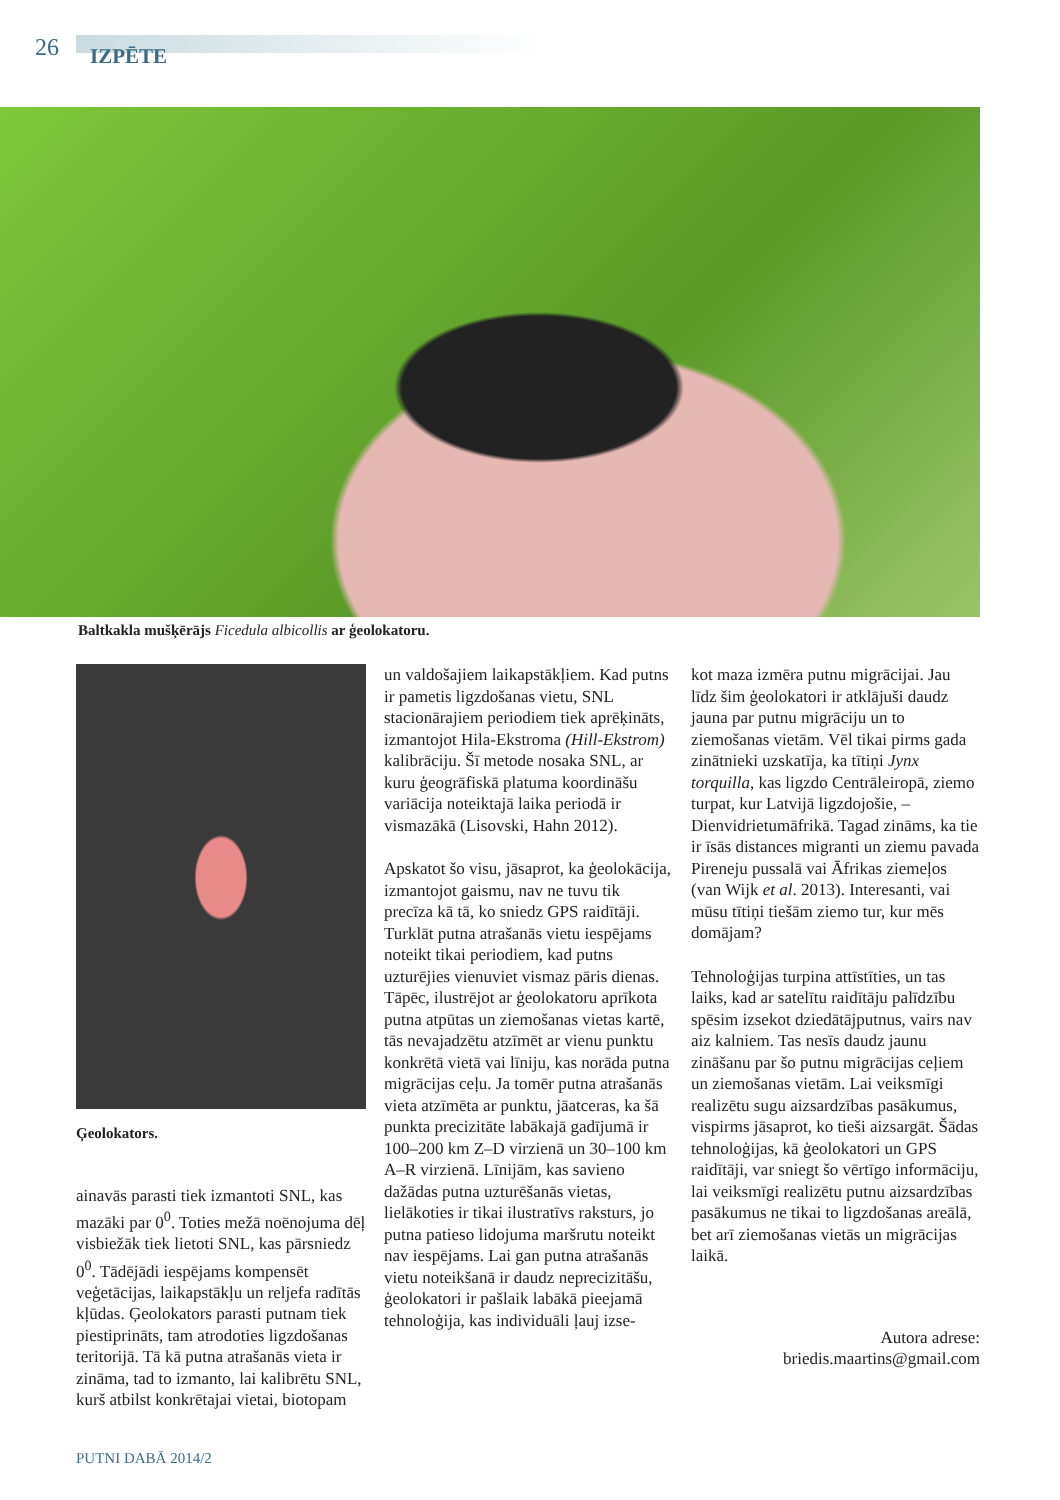26 IZPĒTE
Baltkakla mušķērājs Ficedula albicollis ar ģeolokatoru.
Ģeolokators.
ainavās parasti tiek izmantoti SNL, kas mazāki par 0<sup>0</sup>. Toties mežā noēnojuma dēļ visbiežāk tiek lietoti SNL, kas pārsniedz 0<sup>0</sup>. Tādējādi iespējams kompensēt veģetācijas, laikapstākļu un reljefa radītās kļūdas. Ģeolokators parasti putnam tiek piestiprināts, tam atrodoties ligzdošanas teritorijā. Tā kā putna atrašanās vieta ir zināma, tad to izmanto, lai kalibrētu SNL, kurš atbilst konkrētajai vietai, biotopam
un valdošajiem laikapstākļiem. Kad putns ir pametis ligzdošanas vietu, SNL stacionārajiem periodiem tiek aprēķināts, izmantojot Hila-Ekstroma (Hill-Ekstrom) kalibrāciju. Šī metode nosaka SNL, ar kuru ģeogrāfiskā platuma koordināšu variācija noteiktajā laika periodā ir vismazākā (Lisovski, Hahn 2012).
Apskatot šo visu, jāsaprot, ka ģeolokācija, izmantojot gaismu, nav ne tuvu tik precīza kā tā, ko sniedz GPS raidītāji. Turklāt putna atrašanās vietu iespējams noteikt tikai periodiem, kad putns uzturējies vienuviet vismaz pāris dienas. Tāpēc, ilustrējot ar ģeolokatoru aprīkota putna atpūtas un ziemošanas vietas kartē, tās nevajadzētu atzīmēt ar vienu punktu konkrētā vietā vai līniju, kas norāda putna migrācijas ceļu. Ja tomēr putna atrašanās vieta atzīmēta ar punktu, jāatceras, ka šā punkta precizitāte labākajā gadījumā ir 100–200 km Z–D virzienā un 30–100 km A–R virzienā. Līnijām, kas savieno dažādas putna uzturēšanās vietas, lielākoties ir tikai ilustratīvs raksturs, jo putna patieso lidojuma maršrutu noteikt nav iespējams. Lai gan putna atrašanās vietu noteikšanā ir daudz neprecizitāšu, ģeolokatori ir pašlaik labākā pieejamā tehnoloģija, kas individuāli ļauj izse-
kot maza izmēra putnu migrācijai. Jau līdz šim ģeolokatori ir atklājuši daudz jauna par putnu migrāciju un to ziemošanas vietām. Vēl tikai pirms gada zinātnieki uzskatīja, ka tītiņi Jynx torquilla, kas ligzdo Centrāleiropā, ziemo turpat, kur Latvijā ligzdojošie, – Dienvidrietumāfrikā. Tagad zināms, ka tie ir īsās distances migranti un ziemu pavada Pireneju pussalā vai Āfrikas ziemeļos (van Wijk et al. 2013). Interesanti, vai mūsu tītiņi tiešām ziemo tur, kur mēs domājam?
Tehnoloģijas turpina attīstīties, un tas laiks, kad ar satelītu raidītāju palīdzību spēsim izsekot dziedātājputnus, vairs nav aiz kalniem. Tas nesīs daudz jaunu zināšanu par šo putnu migrācijas ceļiem un ziemošanas vietām. Lai veiksmīgi realizētu sugu aizsardzības pasākumus, vispirms jāsaprot, ko tieši aizsargāt. Šādas tehnoloģijas, kā ģeolokatori un GPS raidītāji, var sniegt šo vērtīgo informāciju, lai veiksmīgi realizētu putnu aizsardzības pasākumus ne tikai to ligzdošanas areālā, bet arī ziemošanas vietās un migrācijas laikā.
Autora adrese:
briedis.maartins@gmail.com
PUTNI DABĀ 2014/2